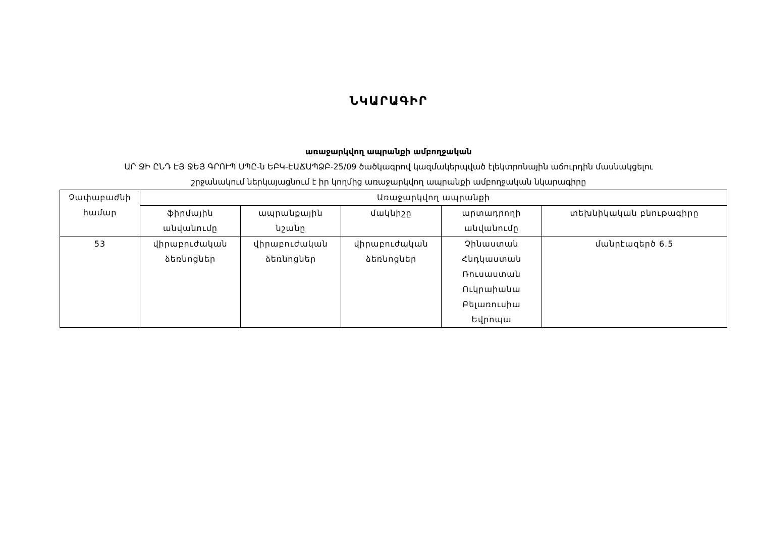ՆԿԱՐԱԳԻՐ
առաջարկվող ապրանքի ամբողջական
ԱՐ ՋԻ ԸՆԴ ԷՅ ՋԵՅ ԳՐՈՒՊ ՍՊԸ-ն ԵԲԿ-ԷԱՃԱՊՁԲ-25/09 ծածկագրով կազմակերպված էլեկտրոնային աճուրդին մասնակցելու
շրջանակում ներկայացնում է իր կողմից առաջարկվող ապրանքի ամբողջական նկարագիրը
| Չափաբաժնի համար | Առաջարկվող ապրանքի | | | | |
| | ֆիրմային անվանումը | ապրանքային նշանը | մակնիշը | արտադրողի անվանումը | տեխնիկական բնութագիրը |
| 53 | վիրաբուժական ձեռնոցներ | վիրաբուժական ձեռնոցներ | վիրաբուժական ձեռնոցներ | Չինաստան Հնդկաստան Ռուսաստան Ուկրաիանա Բելառուսիա Եվրոպա | մանրէազերծ 6.5 |